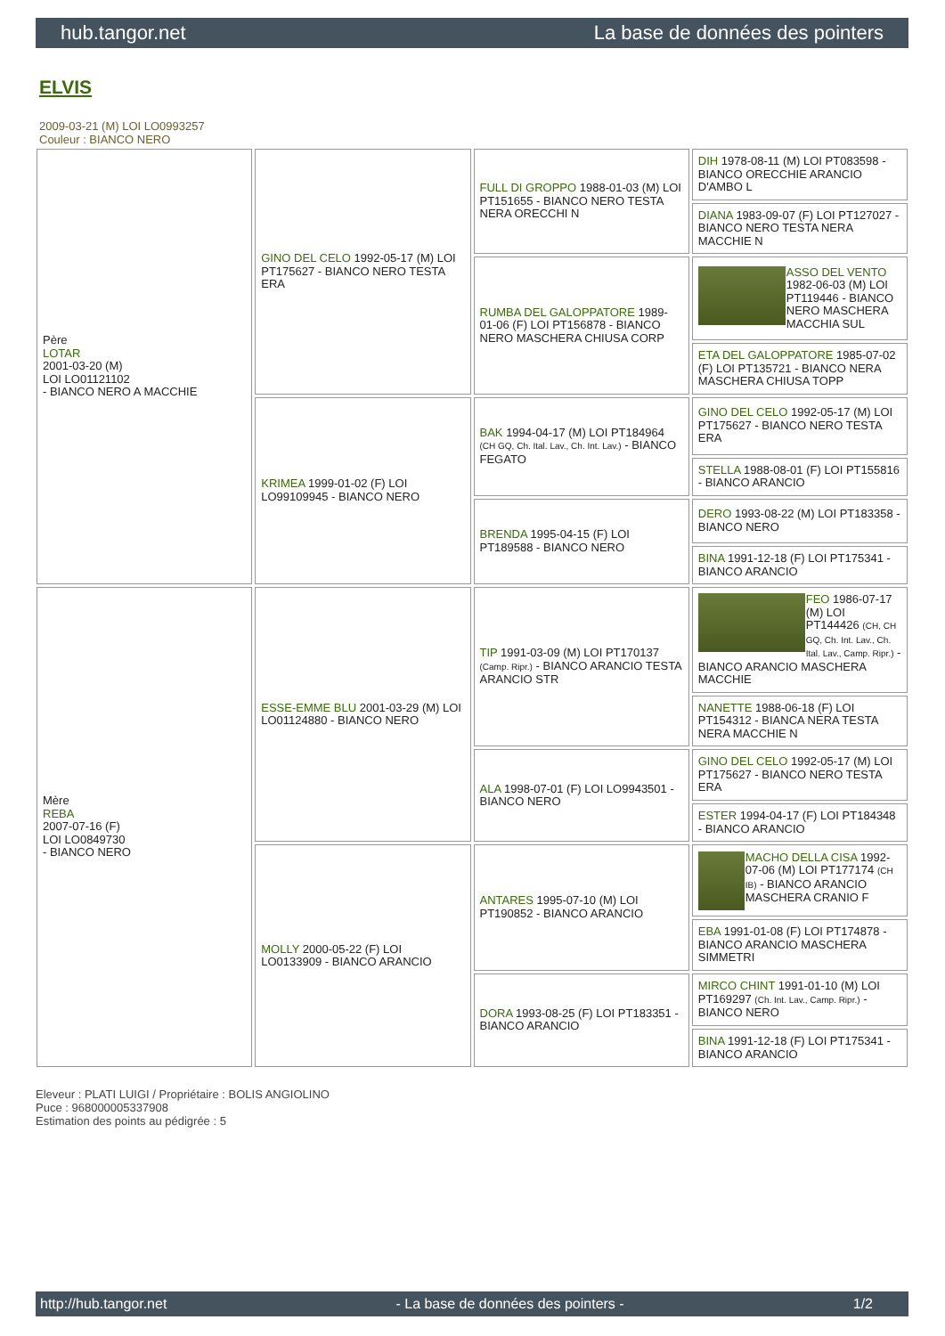hub.tangor.net La base de données des pointers
ELVIS
2009-03-21 (M) LOI LO0993257
Couleur : BIANCO NERO
| Père LOTAR 2001-03-20 (M) LOI LO01121102 - BIANCO NERO A MACCHIE | GINO DEL CELO 1992-05-17 (M) LOI PT175627 - BIANCO NERO TESTA ERA | FULL DI GROPPO 1988-01-03 (M) LOI PT151655 - BIANCO NERO TESTA NERA ORECCHI N | DIH 1978-08-11 (M) LOI PT083598 - BIANCO ORECCHIE ARANCIO D'AMBO L |
| | | | DIANA 1983-09-07 (F) LOI PT127027 - BIANCO NERO TESTA NERA MACCHIE N |
| | | RUMBA DEL GALOPPATORE 1989-01-06 (F) LOI PT156878 - BIANCO NERO MASCHERA CHIUSA CORP | ASSO DEL VENTO 1982-06-03 (M) LOI PT119446 - BIANCO NERO MASCHERA MACCHIA SUL |
| | | | ETA DEL GALOPPATORE 1985-07-02 (F) LOI PT135721 - BIANCO NERA MASCHERA CHIUSA TOPP |
| | KRIMEA 1999-01-02 (F) LOI LO99109945 - BIANCO NERO | BAK 1994-04-17 (M) LOI PT184964 (CH GQ, Ch. Ital. Lav., Ch. Int. Lav.) - BIANCO FEGATO | GINO DEL CELO 1992-05-17 (M) LOI PT175627 - BIANCO NERO TESTA ERA |
| | | | STELLA 1988-08-01 (F) LOI PT155816 - BIANCO ARANCIO |
| | | BRENDA 1995-04-15 (F) LOI PT189588 - BIANCO NERO | DERO 1993-08-22 (M) LOI PT183358 - BIANCO NERO |
| | | | BINA 1991-12-18 (F) LOI PT175341 - BIANCO ARANCIO |
| Mère REBA 2007-07-16 (F) LOI LO0849730 - BIANCO NERO | ESSE-EMME BLU 2001-03-29 (M) LOI LO01124880 - BIANCO NERO | TIP 1991-03-09 (M) LOI PT170137 (Camp. Ripr.) - BIANCO ARANCIO TESTA ARANCIO STR | FEO 1986-07-17 (M) LOI PT144426 (CH, CH GQ, Ch. Int. Lav., Ch. Ital. Lav., Camp. Ripr.) - BIANCO ARANCIO MASCHERA MACCHIE |
| | | | NANETTE 1988-06-18 (F) LOI PT154312 - BIANCA NERA TESTA NERA MACCHIE N |
| | | ALA 1998-07-01 (F) LOI LO9943501 - BIANCO NERO | GINO DEL CELO 1992-05-17 (M) LOI PT175627 - BIANCO NERO TESTA ERA |
| | | | ESTER 1994-04-17 (F) LOI PT184348 - BIANCO ARANCIO |
| | MOLLY 2000-05-22 (F) LOI LO0133909 - BIANCO ARANCIO | ANTARES 1995-07-10 (M) LOI PT190852 - BIANCO ARANCIO | MACHO DELLA CISA 1992-07-06 (M) LOI PT177174 (CH IB) - BIANCO ARANCIO MASCHERA CRANIO F |
| | | | EBA 1991-01-08 (F) LOI PT174878 - BIANCO ARANCIO MASCHERA SIMMETRI |
| | | DORA 1993-08-25 (F) LOI PT183351 - BIANCO ARANCIO | MIRCO CHINT 1991-01-10 (M) LOI PT169297 (Ch. Int. Lav., Camp. Ripr.) - BIANCO NERO |
| | | | BINA 1991-12-18 (F) LOI PT175341 - BIANCO ARANCIO |
Eleveur : PLATI LUIGI / Propriétaire : BOLIS ANGIOLINO
Puce : 968000005337908
Estimation des points au pédigrée : 5
http://hub.tangor.net - La base de données des pointers - 1/2